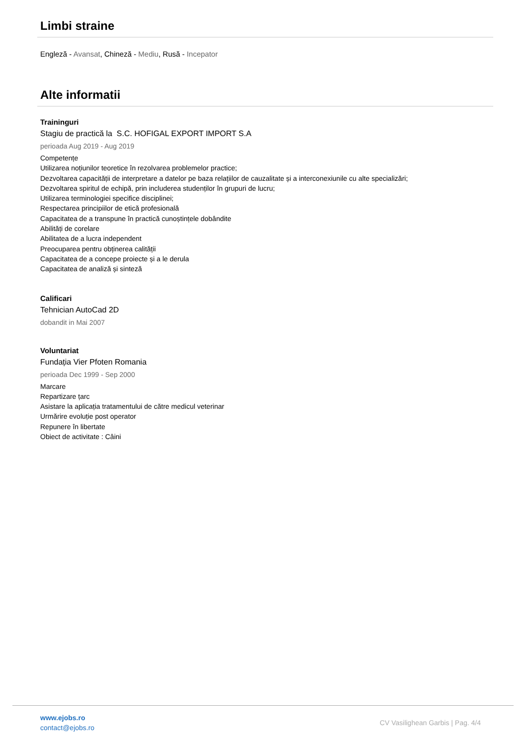Limbi straine
Engleză - Avansat, Chineză - Mediu, Rusă - Incepator
Alte informatii
Traininguri
Stagiu de practică la S.C. HOFIGAL EXPORT IMPORT S.A
perioada Aug 2019 - Aug 2019
Competențe
Utilizarea noțiunilor teoretice în rezolvarea problemelor practice;
Dezvoltarea capacității de interpretare a datelor pe baza relațiilor de cauzalitate și a interconexiunile cu alte specializări;
Dezvoltarea spiritul de echipă, prin includerea studenților în grupuri de lucru;
Utilizarea terminologiei specifice disciplinei;
Respectarea principiilor de etică profesională
Capacitatea de a transpune în practică cunoștințele dobândite
Abilități de corelare
Abilitatea de a lucra independent
Preocuparea pentru obținerea calității
Capacitatea de a concepe proiecte și a le derula
Capacitatea de analiză și sinteză
Calificari
Tehnician AutoCad 2D
dobandit in Mai 2007
Voluntariat
Fundația Vier Pfoten Romania
perioada Dec 1999 - Sep 2000
Marcare
Repartizare țarc
Asistare la aplicația tratamentului de către medicul veterinar
Urmărire evoluție post operator
Repunere în libertate
Obiect de activitate : Câini
www.ejobs.ro
contact@ejobs.ro
CV Vasilighean Garbis | Pag. 4/4